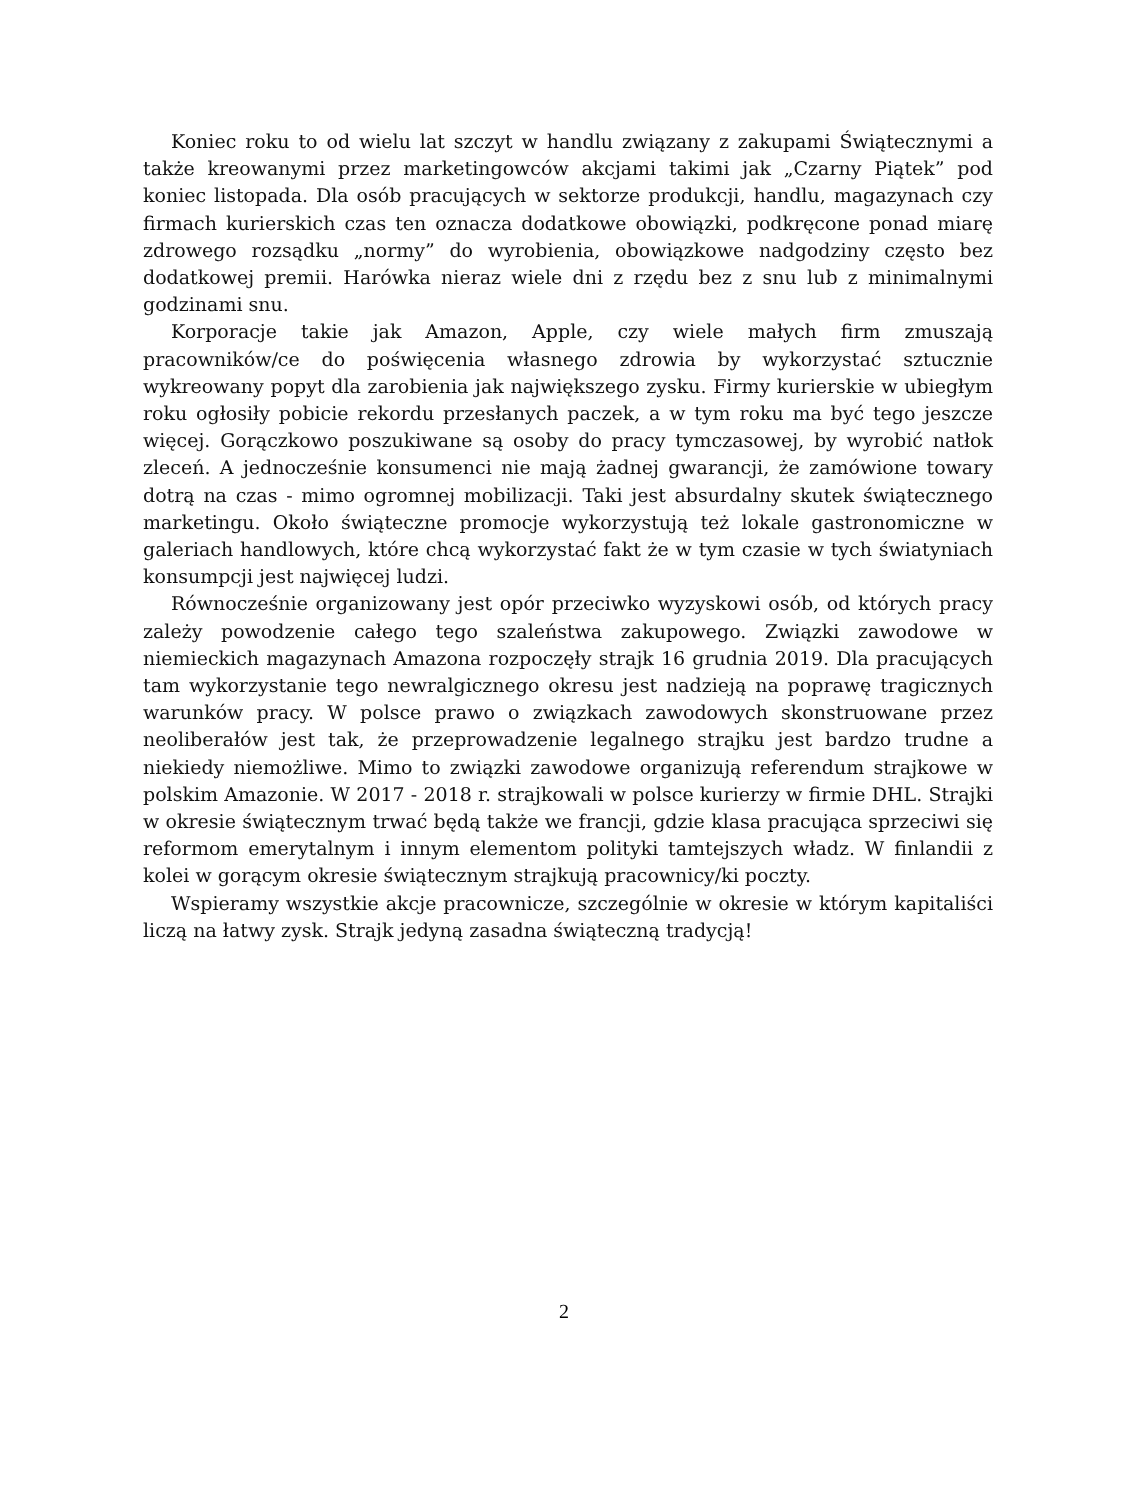Koniec roku to od wielu lat szczyt w handlu związany z zakupami Świątecznymi a także kreowanymi przez marketingowców akcjami takimi jak „Czarny Piątek” pod koniec listopada. Dla osób pracujących w sektorze produkcji, handlu, magazynach czy firmach kurierskich czas ten oznacza dodatkowe obowiązki, podkręcone ponad miarę zdrowego rozsądku „normy” do wyrobienia, obowiązkowe nadgodziny często bez dodatkowej premii. Harówka nieraz wiele dni z rzędu bez z snu lub z minimalnymi godzinami snu.
Korporacje takie jak Amazon, Apple, czy wiele małych firm zmuszają pracowników/ce do poświęcenia własnego zdrowia by wykorzystać sztucznie wykreowany popyt dla zarobienia jak największego zysku. Firmy kurierskie w ubiegłym roku ogłosiły pobicie rekordu przesłanych paczek, a w tym roku ma być tego jeszcze więcej. Gorączkowo poszukiwane są osoby do pracy tymczasowej, by wyrobić natłok zleceń. A jednocześnie konsumenci nie mają żadnej gwarancji, że zamówione towary dotrą na czas - mimo ogromnej mobilizacji. Taki jest absurdalny skutek świątecznego marketingu. Około świąteczne promocje wykorzystują też lokale gastronomiczne w galeriach handlowych, które chcą wykorzystać fakt że w tym czasie w tych światyniach konsumpcji jest najwięcej ludzi.
Równocześnie organizowany jest opór przeciwko wyzyskowi osób, od których pracy zależy powodzenie całego tego szaleństwa zakupowego. Związki zawodowe w niemieckich magazynach Amazona rozpoczęły strajk 16 grudnia 2019. Dla pracujących tam wykorzystanie tego newralgicznego okresu jest nadzieją na poprawę tragicznych warunków pracy. W polsce prawo o związkach zawodowych skonstruowane przez neoliberałów jest tak, że przeprowadzenie legalnego strajku jest bardzo trudne a niekiedy niemożliwe. Mimo to związki zawodowe organizują referendum strajkowe w polskim Amazonie. W 2017 - 2018 r. strajkowali w polsce kurierzy w firmie DHL. Strajki w okresie świątecznym trwać będą także we francji, gdzie klasa pracująca sprzeciwi się reformom emerytalnym i innym elementom polityki tamtejszych władz. W finlandii z kolei w gorącym okresie świątecznym strajkują pracownicy/ki poczty.
Wspieramy wszystkie akcje pracownicze, szczególnie w okresie w którym kapitaliści liczą na łatwy zysk. Strajk jedyną zasadna świąteczną tradycją!
2